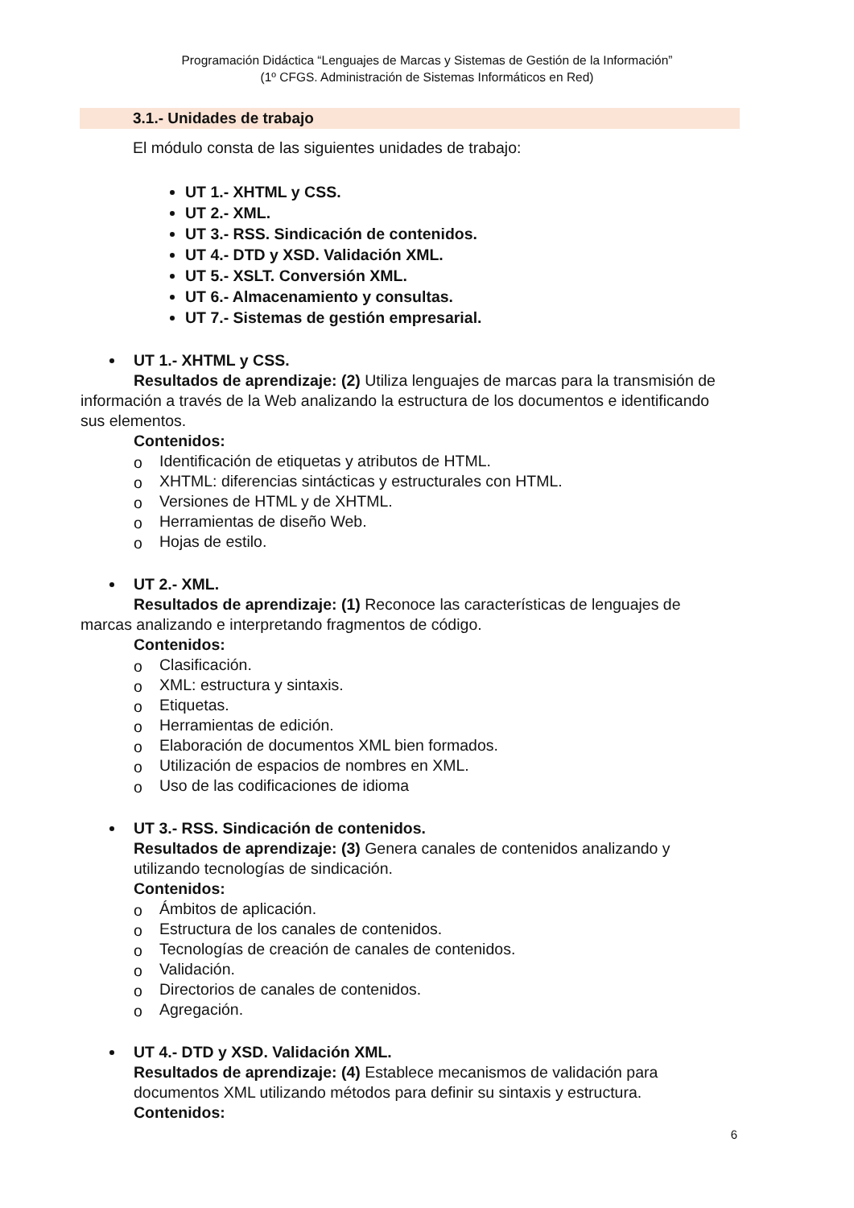Programación Didáctica “Lenguajes de Marcas y Sistemas de Gestión de la Información”
(1º CFGS. Administración de Sistemas Informáticos en Red)
3.1.- Unidades de trabajo
El módulo consta de las siguientes unidades de trabajo:
UT 1.- XHTML y CSS.
UT 2.- XML.
UT 3.- RSS. Sindicación de contenidos.
UT 4.- DTD y XSD. Validación XML.
UT 5.- XSLT. Conversión XML.
UT 6.- Almacenamiento y consultas.
UT 7.- Sistemas de gestión empresarial.
UT 1.- XHTML y CSS.
Resultados de aprendizaje: (2) Utiliza lenguajes de marcas para la transmisión de información a través de la Web analizando la estructura de los documentos e identificando sus elementos.
Contenidos:
o Identificación de etiquetas y atributos de HTML.
o XHTML: diferencias sintácticas y estructurales con HTML.
o Versiones de HTML y de XHTML.
o Herramientas de diseño Web.
o Hojas de estilo.
UT 2.- XML.
Resultados de aprendizaje: (1) Reconoce las características de lenguajes de marcas analizando e interpretando fragmentos de código.
Contenidos:
o Clasificación.
o XML: estructura y sintaxis.
o Etiquetas.
o Herramientas de edición.
o Elaboración de documentos XML bien formados.
o Utilización de espacios de nombres en XML.
o Uso de las codificaciones de idioma
UT 3.- RSS. Sindicación de contenidos.
Resultados de aprendizaje: (3) Genera canales de contenidos analizando y utilizando tecnologías de sindicación.
Contenidos:
o Ámbitos de aplicación.
o Estructura de los canales de contenidos.
o Tecnologías de creación de canales de contenidos.
o Validación.
o Directorios de canales de contenidos.
o Agregación.
UT 4.- DTD y XSD. Validación XML.
Resultados de aprendizaje: (4) Establece mecanismos de validación para documentos XML utilizando métodos para definir su sintaxis y estructura.
Contenidos:
6